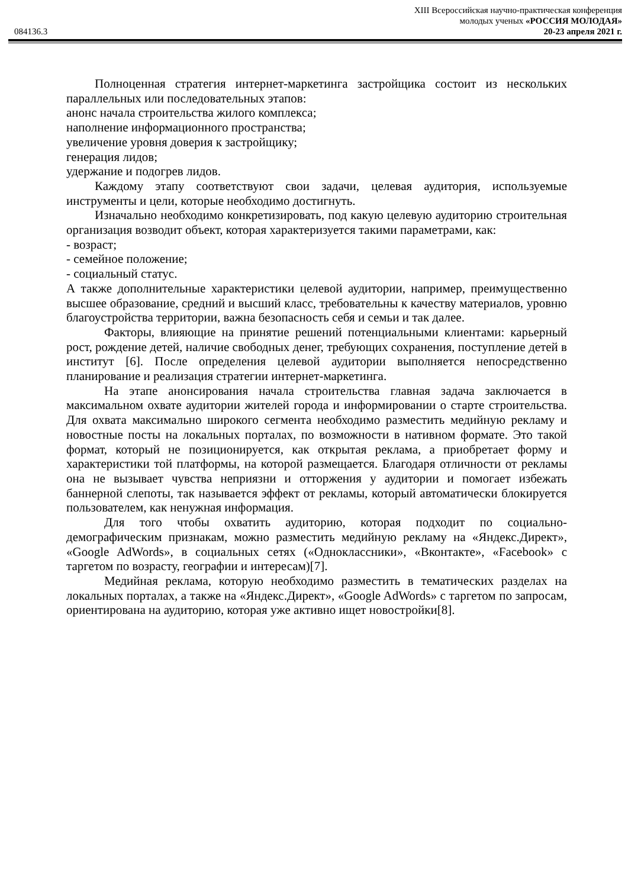XIII Всероссийская научно-практическая конференция
молодых ученых «РОССИЯ МОЛОДАЯ»
084136.3 20-23 апреля 2021 г.
Полноценная стратегия интернет-маркетинга застройщика состоит из нескольких параллельных или последовательных этапов:
анонс начала строительства жилого комплекса;
наполнение информационного пространства;
увеличение уровня доверия к застройщику;
генерация лидов;
удержание и подогрев лидов.
Каждому этапу соответствуют свои задачи, целевая аудитория, используемые инструменты и цели, которые необходимо достигнуть.
Изначально необходимо конкретизировать, под какую целевую аудиторию строительная организация возводит объект, которая характеризуется такими параметрами, как:
- возраст;
- семейное положение;
- социальный статус.
А также дополнительные характеристики целевой аудитории, например, преимущественно высшее образование, средний и высший класс, требовательны к качеству материалов, уровню благоустройства территории, важна безопасность себя и семьи и так далее.
Факторы, влияющие на принятие решений потенциальными клиентами: карьерный рост, рождение детей, наличие свободных денег, требующих сохранения, поступление детей в институт [6]. После определения целевой аудитории выполняется непосредственно планирование и реализация стратегии интернет-маркетинга.
На этапе анонсирования начала строительства главная задача заключается в максимальном охвате аудитории жителей города и информировании о старте строительства. Для охвата максимально широкого сегмента необходимо разместить медийную рекламу и новостные посты на локальных порталах, по возможности в нативном формате. Это такой формат, который не позиционируется, как открытая реклама, а приобретает форму и характеристики той платформы, на которой размещается. Благодаря отличности от рекламы она не вызывает чувства неприязни и отторжения у аудитории и помогает избежать баннерной слепоты, так называется эффект от рекламы, который автоматически блокируется пользователем, как ненужная информация.
Для того чтобы охватить аудиторию, которая подходит по социально-демографическим признакам, можно разместить медийную рекламу на «Яндекс.Директ», «Google AdWords», в социальных сетях («Одноклассники», «Вконтакте», «Facebook» с таргетом по возрасту, географии и интересам)[7].
Медийная реклама, которую необходимо разместить в тематических разделах на локальных порталах, а также на «Яндекс.Директ», «Google AdWords» с таргетом по запросам, ориентирована на аудиторию, которая уже активно ищет новостройки[8].